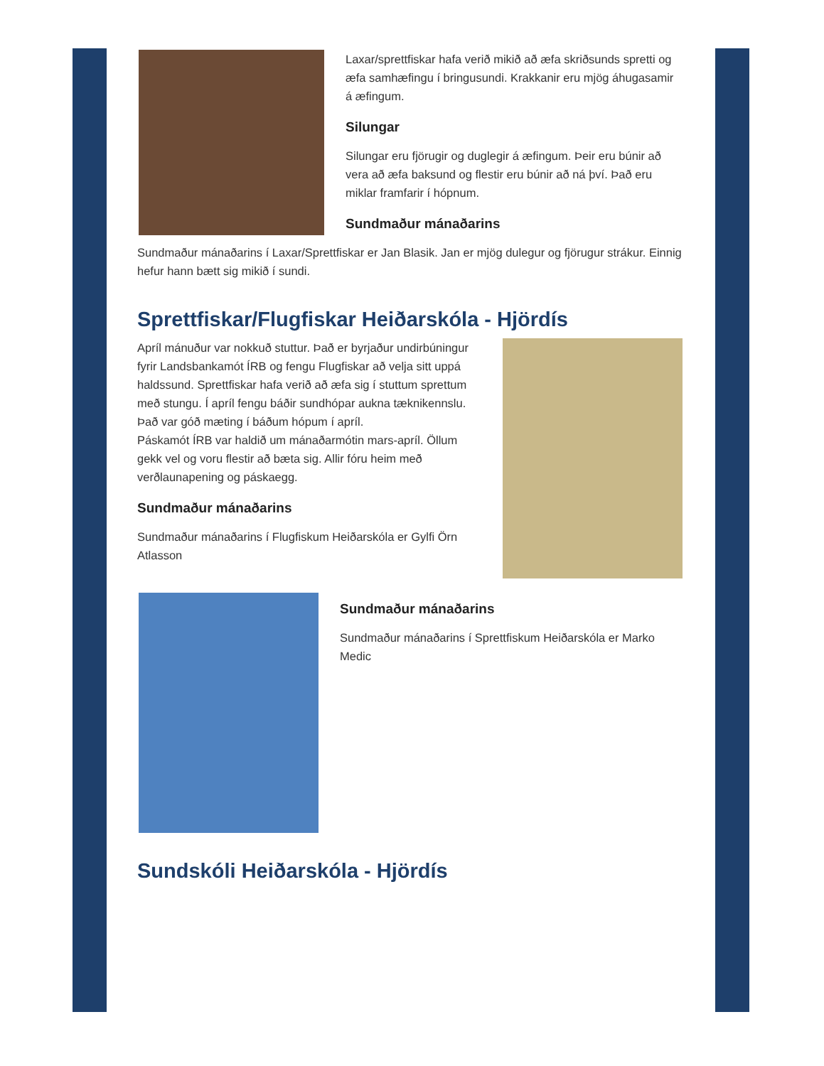Laxar/sprettfiskar hafa verið mikið að æfa skriðsunds spretti og æfa samhæfingu í bringusundi. Krakkanir eru mjög áhugasamir á æfingum.
Silungar
Silungar eru fjörugir og duglegir á æfingum. Þeir eru búnir að vera að æfa baksund og flestir eru búnir að ná því. Það eru miklar framfarir í hópnum.
Sundmaður mánaðarins
Sundmaður mánaðarins í Laxar/Sprettfiskar er Jan Blasik. Jan er mjög dulegur og fjörugur strákur. Einnig hefur hann bætt sig mikið í sundi.
Sprettfiskar/Flugfiskar Heiðarskóla - Hjördís
Apríl mánuður var nokkuð stuttur. Það er byrjaður undirbúningur fyrir Landsbankamót ÍRB og fengu Flugfiskar að velja sitt uppá haldssund. Sprettfiskar hafa verið að æfa sig í stuttum sprettum með stungu. Í apríl fengu báðir sundhópar aukna tæknikennslu. Það var góð mæting í báðum hópum í apríl.
Páskamót ÍRB var haldið um mánaðarmótin mars-apríl. Öllum gekk vel og voru flestir að bæta sig. Allir fóru heim með verðlaunapening og páskaegg.
Sundmaður mánaðarins
Sundmaður mánaðarins í Flugfiskum Heiðarskóla er Gylfi Örn Atlasson
Sundmaður mánaðarins
Sundmaður mánaðarins í Sprettfiskum Heiðarskóla er Marko Medic
Sundskóli Heiðarskóla - Hjördís